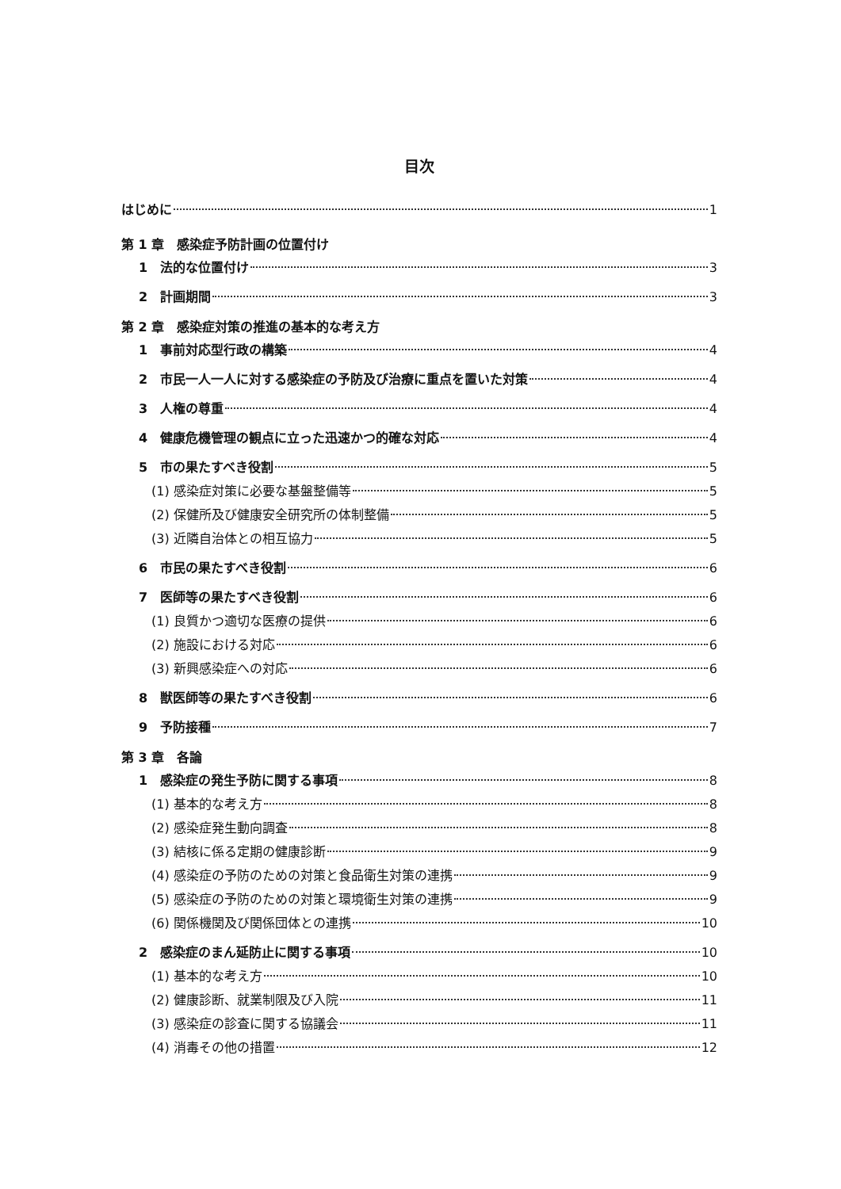目次
はじめに 1
第 1 章　感染症予防計画の位置付け
1　法的な位置付け 3
2　計画期間 3
第 2 章　感染症対策の推進の基本的な考え方
1　事前対応型行政の構築 4
2　市民一人一人に対する感染症の予防及び治療に重点を置いた対策 4
3　人権の尊重 4
4　健康危機管理の観点に立った迅速かつ的確な対応 4
5　市の果たすべき役割 5
(1) 感染症対策に必要な基盤整備等 5
(2) 保健所及び健康安全研究所の体制整備 5
(3) 近隣自治体との相互協力 5
6　市民の果たすべき役割 6
7　医師等の果たすべき役割 6
(1) 良質かつ適切な医療の提供 6
(2) 施設における対応 6
(3) 新興感染症への対応 6
8　獣医師等の果たすべき役割 6
9　予防接種 7
第 3 章　各論
1　感染症の発生予防に関する事項 8
(1) 基本的な考え方 8
(2) 感染症発生動向調査 8
(3) 結核に係る定期の健康診断 9
(4) 感染症の予防のための対策と食品衛生対策の連携 9
(5) 感染症の予防のための対策と環境衛生対策の連携 9
(6) 関係機関及び関係団体との連携 10
2　感染症のまん延防止に関する事項 10
(1) 基本的な考え方 10
(2) 健康診断、就業制限及び入院 11
(3) 感染症の診査に関する協議会 11
(4) 消毒その他の措置 12